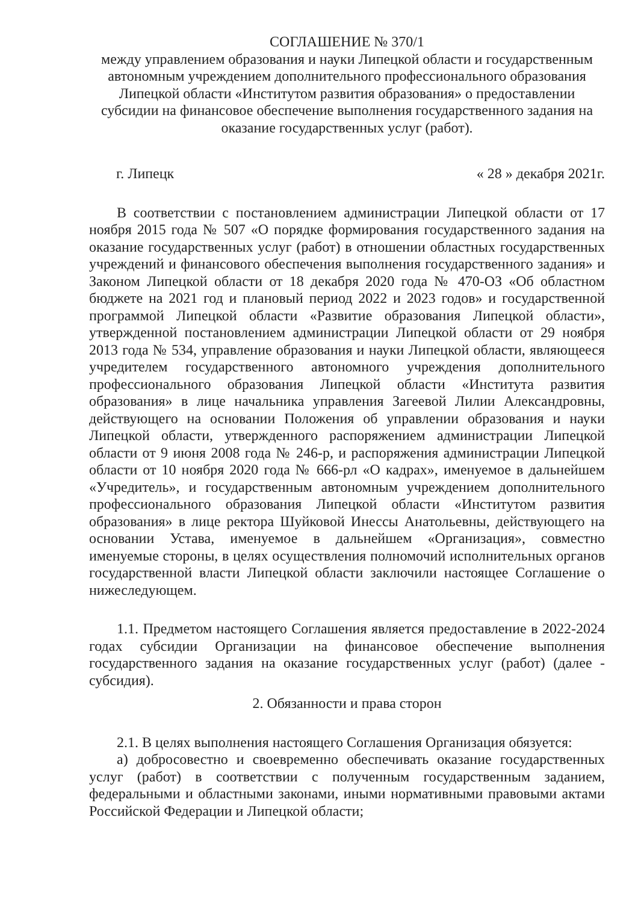СОГЛАШЕНИЕ № 370/1
между управлением образования и науки Липецкой области и государственным автономным учреждением дополнительного профессионального образования Липецкой области «Институтом развития образования» о предоставлении субсидии на финансовое обеспечение выполнения государственного задания на оказание государственных услуг (работ).
г. Липецк « 28 » декабря 2021г.
В соответствии с постановлением администрации Липецкой области от 17 ноября 2015 года № 507 «О порядке формирования государственного задания на оказание государственных услуг (работ) в отношении областных государственных учреждений и финансового обеспечения выполнения государственного задания» и Законом Липецкой области от 18 декабря 2020 года № 470-ОЗ «Об областном бюджете на 2021 год и плановый период 2022 и 2023 годов» и государственной программой Липецкой области «Развитие образования Липецкой области», утвержденной постановлением администрации Липецкой области от 29 ноября 2013 года № 534, управление образования и науки Липецкой области, являющееся учредителем государственного автономного учреждения дополнительного профессионального образования Липецкой области «Института развития образования» в лице начальника управления Загеевой Лилии Александровны, действующего на основании Положения об управлении образования и науки Липецкой области, утвержденного распоряжением администрации Липецкой области от 9 июня 2008 года № 246-р, и распоряжения администрации Липецкой области от 10 ноября 2020 года № 666-рл «О кадрах», именуемое в дальнейшем «Учредитель», и государственным автономным учреждением дополнительного профессионального образования Липецкой области «Институтом развития образования» в лице ректора Шуйковой Инессы Анатольевны, действующего на основании Устава, именуемое в дальнейшем «Организация», совместно именуемые стороны, в целях осуществления полномочий исполнительных органов государственной власти Липецкой области заключили настоящее Соглашение о нижеследующем.
1.1. Предметом настоящего Соглашения является предоставление в 2022-2024 годах субсидии Организации на финансовое обеспечение выполнения государственного задания на оказание государственных услуг (работ) (далее - субсидия).
2. Обязанности и права сторон
2.1. В целях выполнения настоящего Соглашения Организация обязуется:
а) добросовестно и своевременно обеспечивать оказание государственных услуг (работ) в соответствии с полученным государственным заданием, федеральными и областными законами, иными нормативными правовыми актами Российской Федерации и Липецкой области;